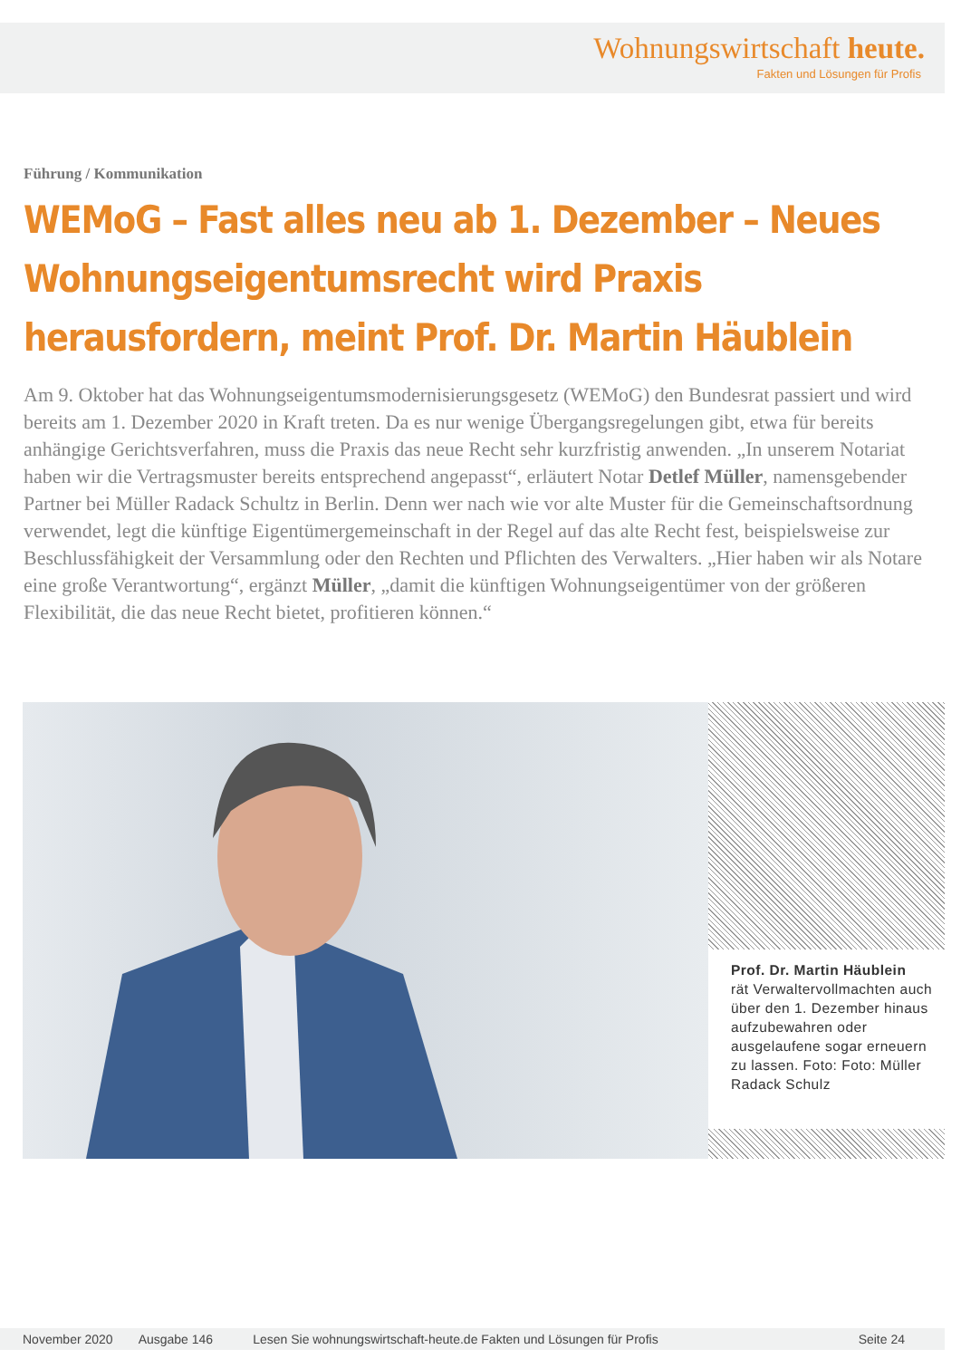Wohnungswirtschaft heute.
Fakten und Lösungen für Profis
Führung / Kommunikation
WEMoG – Fast alles neu ab 1. Dezember – Neues Wohnungseigentumsrecht wird Praxis herausfordern, meint Prof. Dr. Martin Häublein
Am 9. Oktober hat das Wohnungseigentumsmodernisierungsgesetz (WEMoG) den Bundesrat passiert und wird bereits am 1. Dezember 2020 in Kraft treten. Da es nur wenige Übergangsregelungen gibt, etwa für bereits anhängige Gerichtsverfahren, muss die Praxis das neue Recht sehr kurzfristig anwenden. „In unserem Notariat haben wir die Vertragsmuster bereits entsprechend angepasst“, erläutert Notar Detlef Müller, namensgebender Partner bei Müller Radack Schultz in Berlin. Denn wer nach wie vor alte Muster für die Gemeinschaftsordnung verwendet, legt die künftige Eigentümergemeinschaft in der Regel auf das alte Recht fest, beispielsweise zur Beschlussfähigkeit der Versammlung oder den Rechten und Pflichten des Verwalters. „Hier haben wir als Notare eine große Verantwortung“, ergänzt Müller, „damit die künftigen Wohnungseigentümer von der größeren Flexibilität, die das neue Recht bietet, profitieren können.“
Prof. Dr. Martin Häublein
rät Verwaltervollmachten auch über den 1. Dezember hinaus aufzubewahren oder ausgelaufene sogar erneuern zu lassen. Foto: Foto: Müller Radack Schulz
November 2020 Ausgabe 146 Lesen Sie wohnungswirtschaft-heute.de Fakten und Lösungen für Profis Seite 24